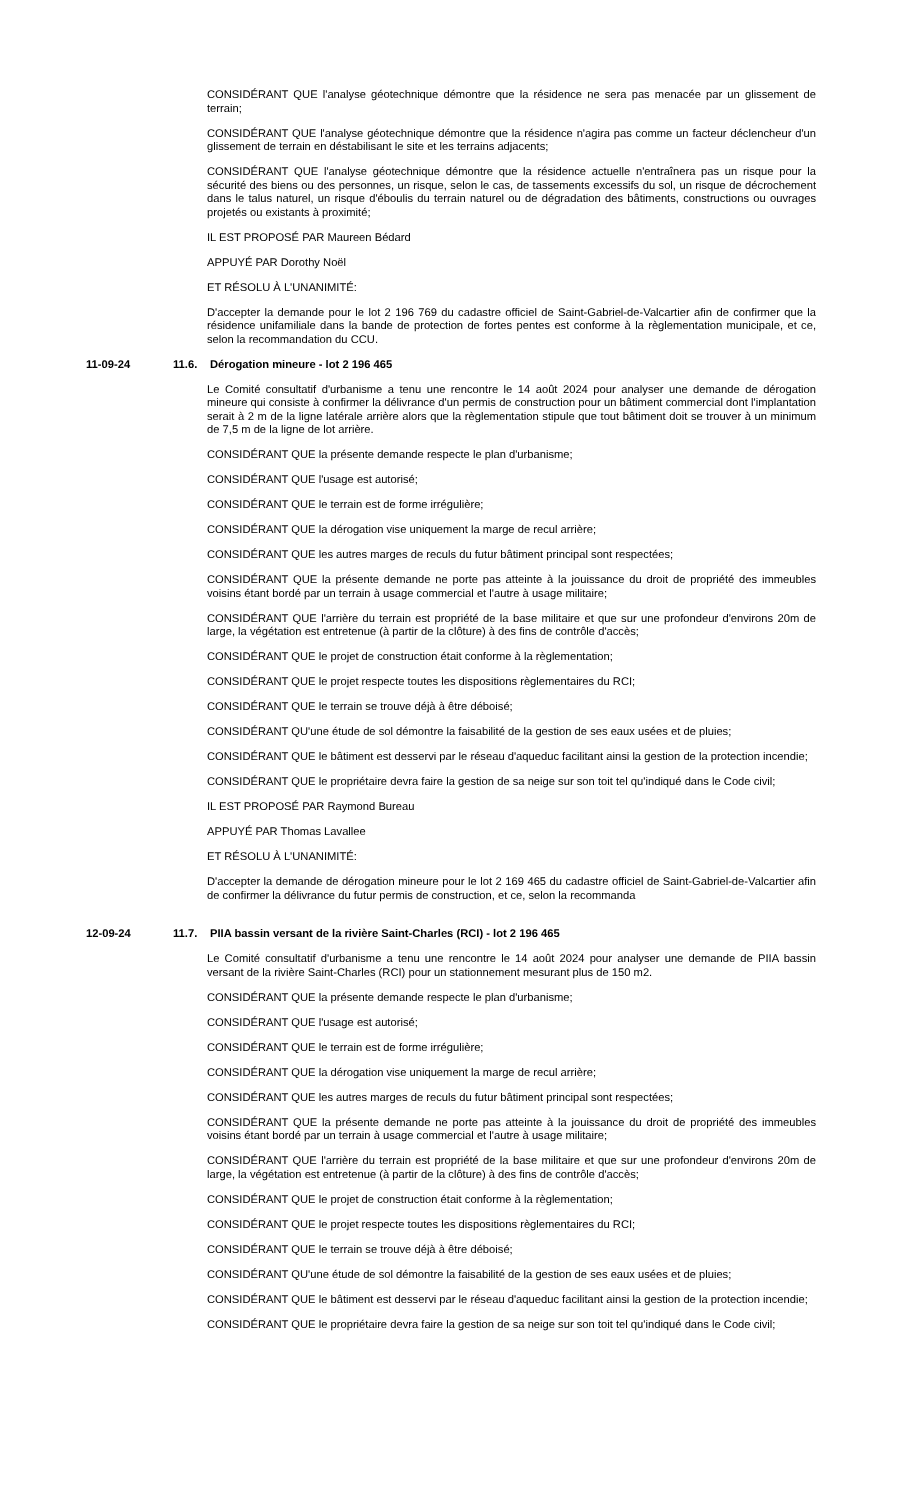CONSIDÉRANT QUE l'analyse géotechnique démontre que la résidence ne sera pas menacée par un glissement de terrain;
CONSIDÉRANT QUE l'analyse géotechnique démontre que la résidence n'agira pas comme un facteur déclencheur d'un glissement de terrain en déstabilisant le site et les terrains adjacents;
CONSIDÉRANT QUE l'analyse géotechnique démontre que la résidence actuelle n'entraînera pas un risque pour la sécurité des biens ou des personnes, un risque, selon le cas, de tassements excessifs du sol, un risque de décrochement dans le talus naturel, un risque d'éboulis du terrain naturel ou de dégradation des bâtiments, constructions ou ouvrages projetés ou existants à proximité;
IL EST PROPOSÉ PAR Maureen Bédard
APPUYÉ PAR Dorothy Noël
ET RÉSOLU À L'UNANIMITÉ:
D'accepter la demande pour le lot 2 196 769 du cadastre officiel de Saint-Gabriel-de-Valcartier afin de confirmer que la résidence unifamiliale dans la bande de protection de fortes pentes est conforme à la règlementation municipale, et ce, selon la recommandation du CCU.
11-09-24 11.6. Dérogation mineure - lot 2 196 465
Le Comité consultatif d'urbanisme a tenu une rencontre le 14 août 2024 pour analyser une demande de dérogation mineure qui consiste à confirmer la délivrance d'un permis de construction pour un bâtiment commercial dont l'implantation serait à 2 m de la ligne latérale arrière alors que la règlementation stipule que tout bâtiment doit se trouver à un minimum de 7,5 m de la ligne de lot arrière.
CONSIDÉRANT QUE la présente demande respecte le plan d'urbanisme;
CONSIDÉRANT QUE l'usage est autorisé;
CONSIDÉRANT QUE le terrain est de forme irrégulière;
CONSIDÉRANT QUE la dérogation vise uniquement la marge de recul arrière;
CONSIDÉRANT QUE les autres marges de reculs du futur bâtiment principal sont respectées;
CONSIDÉRANT QUE la présente demande ne porte pas atteinte à la jouissance du droit de propriété des immeubles voisins étant bordé par un terrain à usage commercial et l'autre à usage militaire;
CONSIDÉRANT QUE l'arrière du terrain est propriété de la base militaire et que sur une profondeur d'environs 20m de large, la végétation est entretenue (à partir de la clôture) à des fins de contrôle d'accès;
CONSIDÉRANT QUE le projet de construction était conforme à la règlementation;
CONSIDÉRANT QUE le projet respecte toutes les dispositions règlementaires du RCI;
CONSIDÉRANT QUE le terrain se trouve déjà à être déboisé;
CONSIDÉRANT QU'une étude de sol démontre la faisabilité de la gestion de ses eaux usées et de pluies;
CONSIDÉRANT QUE le bâtiment est desservi par le réseau d'aqueduc facilitant ainsi la gestion de la protection incendie;
CONSIDÉRANT QUE le propriétaire devra faire la gestion de sa neige sur son toit tel qu'indiqué dans le Code civil;
IL EST PROPOSÉ PAR Raymond Bureau
APPUYÉ PAR Thomas Lavallee
ET RÉSOLU À L'UNANIMITÉ:
D'accepter la demande de dérogation mineure pour le lot 2 169 465 du cadastre officiel de Saint-Gabriel-de-Valcartier afin de confirmer la délivrance du futur permis de construction, et ce, selon la recommanda
12-09-24 11.7. PIIA bassin versant de la rivière Saint-Charles (RCI) - lot 2 196 465
Le Comité consultatif d'urbanisme a tenu une rencontre le 14 août 2024 pour analyser une demande de PIIA bassin versant de la rivière Saint-Charles (RCI) pour un stationnement mesurant plus de 150 m2.
CONSIDÉRANT QUE la présente demande respecte le plan d'urbanisme;
CONSIDÉRANT QUE l'usage est autorisé;
CONSIDÉRANT QUE le terrain est de forme irrégulière;
CONSIDÉRANT QUE la dérogation vise uniquement la marge de recul arrière;
CONSIDÉRANT QUE les autres marges de reculs du futur bâtiment principal sont respectées;
CONSIDÉRANT QUE la présente demande ne porte pas atteinte à la jouissance du droit de propriété des immeubles voisins étant bordé par un terrain à usage commercial et l'autre à usage militaire;
CONSIDÉRANT QUE l'arrière du terrain est propriété de la base militaire et que sur une profondeur d'environs 20m de large, la végétation est entretenue (à partir de la clôture) à des fins de contrôle d'accès;
CONSIDÉRANT QUE le projet de construction était conforme à la règlementation;
CONSIDÉRANT QUE le projet respecte toutes les dispositions règlementaires du RCI;
CONSIDÉRANT QUE le terrain se trouve déjà à être déboisé;
CONSIDÉRANT QU'une étude de sol démontre la faisabilité de la gestion de ses eaux usées et de pluies;
CONSIDÉRANT QUE le bâtiment est desservi par le réseau d'aqueduc facilitant ainsi la gestion de la protection incendie;
CONSIDÉRANT QUE le propriétaire devra faire la gestion de sa neige sur son toit tel qu'indiqué dans le Code civil;